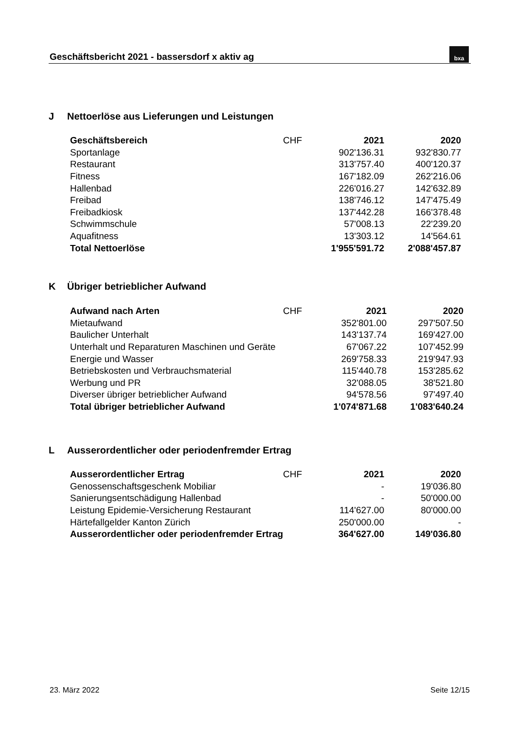Geschäftsbericht 2021 - bassersdorf x aktiv ag
bxa
J Nettoerlöse aus Lieferungen und Leistungen
| Geschäftsbereich | CHF | 2021 | 2020 |
| --- | --- | --- | --- |
| Sportanlage | | 902'136.31 | 932'830.77 |
| Restaurant | | 313'757.40 | 400'120.37 |
| Fitness | | 167'182.09 | 262'216.06 |
| Hallenbad | | 226'016.27 | 142'632.89 |
| Freibad | | 138'746.12 | 147'475.49 |
| Freibadkiosk | | 137'442.28 | 166'378.48 |
| Schwimmschule | | 57'008.13 | 22'239.20 |
| Aquafitness | | 13'303.12 | 14'564.61 |
| Total Nettoerlöse | | 1'955'591.72 | 2'088'457.87 |
K Übriger betrieblicher Aufwand
| Aufwand nach Arten | CHF | 2021 | 2020 |
| --- | --- | --- | --- |
| Mietaufwand | | 352'801.00 | 297'507.50 |
| Baulicher Unterhalt | | 143'137.74 | 169'427.00 |
| Unterhalt und Reparaturen Maschinen und Geräte | | 67'067.22 | 107'452.99 |
| Energie und Wasser | | 269'758.33 | 219'947.93 |
| Betriebskosten und Verbrauchsmaterial | | 115'440.78 | 153'285.62 |
| Werbung und PR | | 32'088.05 | 38'521.80 |
| Diverser übriger betrieblicher Aufwand | | 94'578.56 | 97'497.40 |
| Total übriger betrieblicher Aufwand | | 1'074'871.68 | 1'083'640.24 |
L Ausserordentlicher oder periodenfremder Ertrag
| Ausserordentlicher Ertrag | CHF | 2021 | 2020 |
| --- | --- | --- | --- |
| Genossenschaftsgeschenk Mobiliar | | - | 19'036.80 |
| Sanierungsentschädigung Hallenbad | | - | 50'000.00 |
| Leistung Epidemie-Versicherung Restaurant | | 114'627.00 | 80'000.00 |
| Härtefallgelder Kanton Zürich | | 250'000.00 | - |
| Ausserordentlicher oder periodenfremder Ertrag | | 364'627.00 | 149'036.80 |
23. März 2022 Seite 12/15